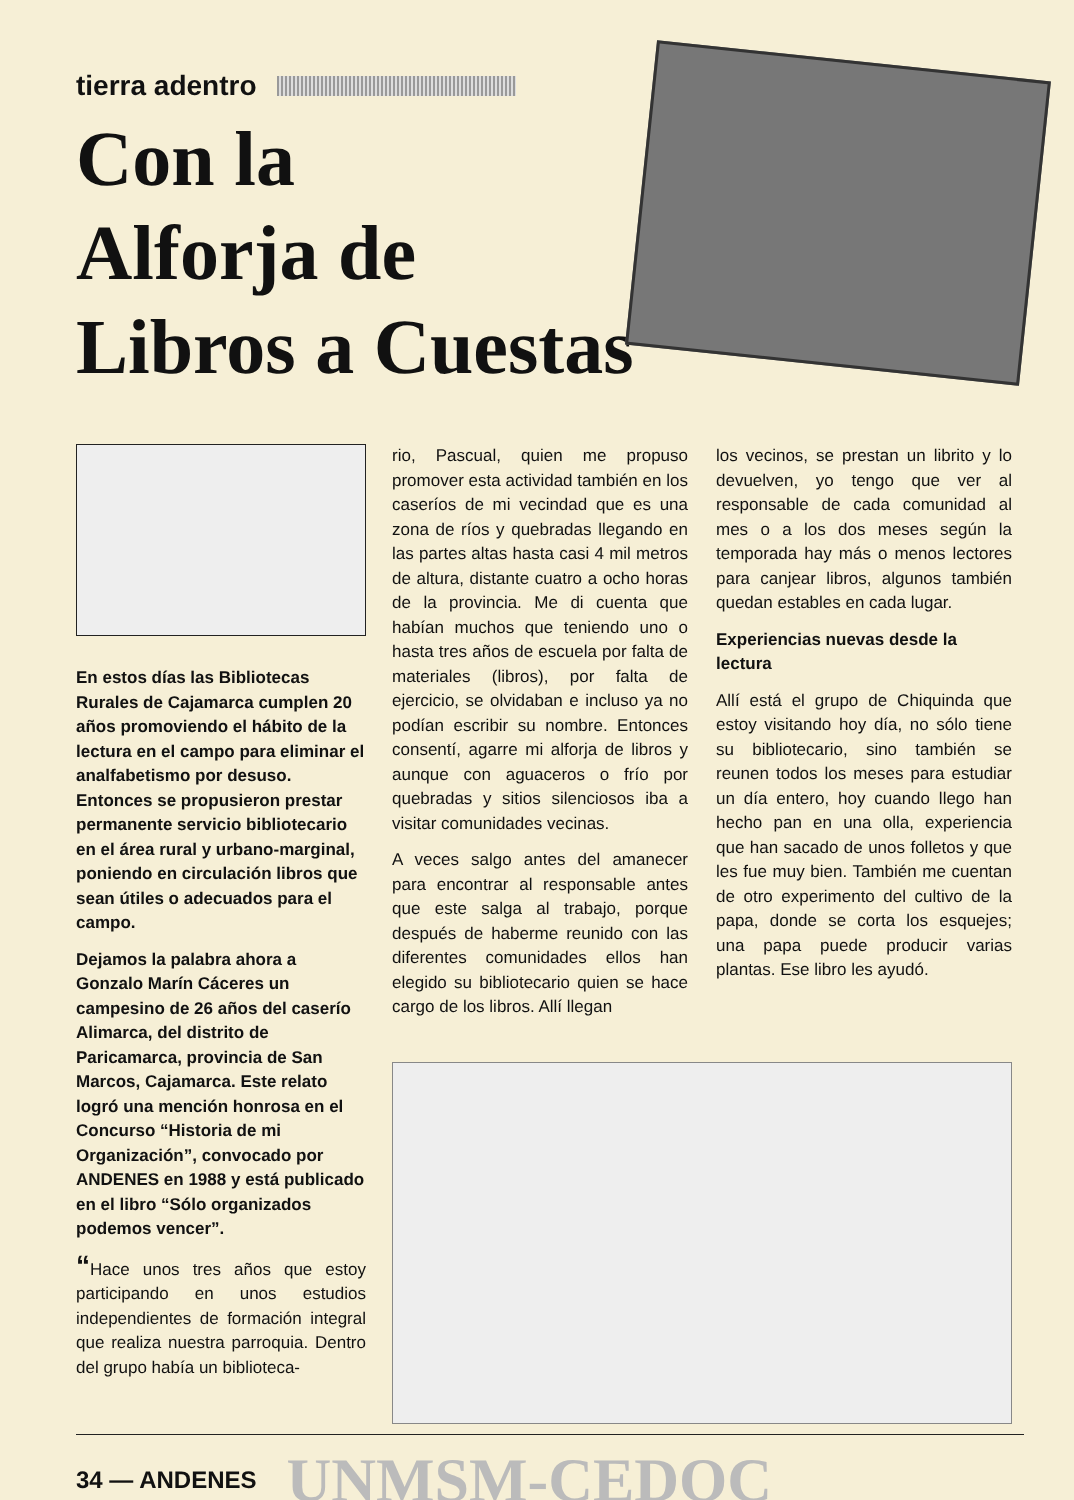tierra adentro
Con la
Alforja de
Libros a Cuestas
En estos días las Bibliotecas Rurales de Cajamarca cumplen 20 años promoviendo el hábito de la lectura en el campo para eliminar el analfabetismo por desuso. Entonces se propusieron prestar permanente servicio bibliotecario en el área rural y urbano-marginal, poniendo en circulación libros que sean útiles o adecuados para el campo.
Dejamos la palabra ahora a Gonzalo Marín Cáceres un campesino de 26 años del caserío Alimarca, del distrito de Paricamarca, provincia de San Marcos, Cajamarca. Este relato logró una mención honrosa en el Concurso “Historia de mi Organización”, convocado por ANDENES en 1988 y está publicado en el libro “Sólo organizados podemos vencer”.
“Hace unos tres años que estoy participando en unos estudios independientes de formación integral que realiza nuestra parroquia. Dentro del grupo había un biblioteca-
rio, Pascual, quien me propuso promover esta actividad también en los caseríos de mi vecindad que es una zona de ríos y quebradas llegando en las partes altas hasta casi 4 mil metros de altura, distante cuatro a ocho horas de la provincia. Me di cuenta que habían muchos que teniendo uno o hasta tres años de escuela por falta de materiales (libros), por falta de ejercicio, se olvidaban e incluso ya no podían escribir su nombre. Entonces consentí, agarre mi alforja de libros y aunque con aguaceros o frío por quebradas y sitios silenciosos iba a visitar comunidades vecinas.
A veces salgo antes del amanecer para encontrar al responsable antes que este salga al trabajo, porque después de haberme reunido con las diferentes comunidades ellos han elegido su bibliotecario quien se hace cargo de los libros. Allí llegan
los vecinos, se prestan un librito y lo devuelven, yo tengo que ver al responsable de cada comunidad al mes o a los dos meses según la temporada hay más o menos lectores para canjear libros, algunos también quedan estables en cada lugar.
Experiencias nuevas desde la lectura
Allí está el grupo de Chiquinda que estoy visitando hoy día, no sólo tiene su bibliotecario, sino también se reunen todos los meses para estudiar un día entero, hoy cuando llego han hecho pan en una olla, experiencia que han sacado de unos folletos y que les fue muy bien. También me cuentan de otro experimento del cultivo de la papa, donde se corta los esquejes; una papa puede producir varias plantas. Ese libro les ayudó.
34 — ANDENES UNMSM-CEDOC